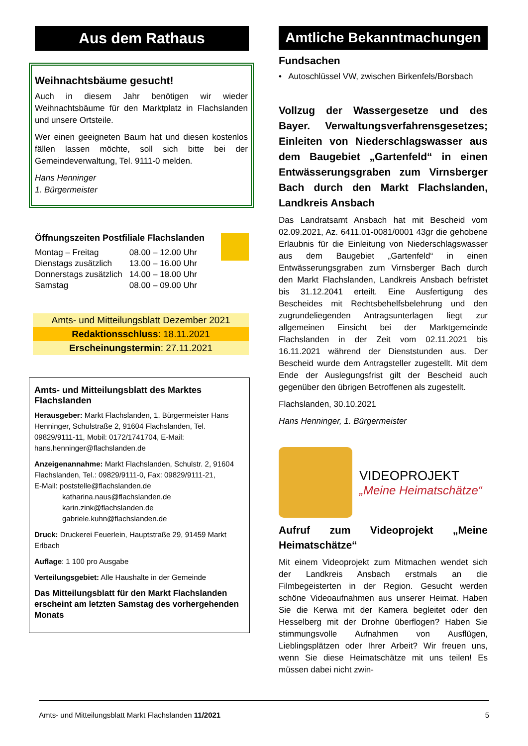Aus dem Rathaus
Weihnachtsbäume gesucht!
Auch in diesem Jahr benötigen wir wieder Weihnachtsbäume für den Marktplatz in Flachslanden und unsere Ortsteile.
Wer einen geeigneten Baum hat und diesen kostenlos fällen lassen möchte, soll sich bitte bei der Gemeindeverwaltung, Tel. 9111-0 melden.
Hans Henninger
1. Bürgermeister
Öffnungszeiten Postfiliale Flachslanden
| Montag – Freitag | 08.00 – 12.00 Uhr |
| Dienstags zusätzlich | 13.00 – 16.00 Uhr |
| Donnerstags zusätzlich | 14.00 – 18.00 Uhr |
| Samstag | 08.00 – 09.00 Uhr |
Amts- und Mitteilungsblatt Dezember 2021
Redaktionsschluss: 18.11.2021
Erscheinungstermin: 27.11.2021
Amts- und Mitteilungsblatt des Marktes Flachslanden
Herausgeber: Markt Flachslanden, 1. Bürgermeister Hans Henninger, Schulstraße 2, 91604 Flachslanden, Tel. 09829/9111-11, Mobil: 0172/1741704, E-Mail: hans.henninger@flachslanden.de
Anzeigenannahme: Markt Flachslanden, Schulstr. 2, 91604 Flachslanden, Tel.: 09829/9111-0, Fax: 09829/9111-21,
E-Mail: poststelle@flachslanden.de
katharina.naus@flachslanden.de
karin.zink@flachslanden.de
gabriele.kuhn@flachslanden.de
Druck: Druckerei Feuerlein, Hauptstraße 29, 91459 Markt Erlbach
Auflage: 1 100 pro Ausgabe
Verteilungsgebiet: Alle Haushalte in der Gemeinde
Das Mitteilungsblatt für den Markt Flachslanden erscheint am letzten Samstag des vorhergehenden Monats
Amtliche Bekanntmachungen
Fundsachen
• Autoschlüssel VW, zwischen Birkenfels/Borsbach
Vollzug der Wassergesetze und des Bayer. Verwaltungsverfahrensgesetzes; Einleiten von Niederschlagswasser aus dem Baugebiet „Gartenfeld“ in einen Entwässerungsgraben zum Virnsberger Bach durch den Markt Flachslanden, Landkreis Ansbach
Das Landratsamt Ansbach hat mit Bescheid vom 02.09.2021, Az. 6411.01-0081/0001 43gr die gehobene Erlaubnis für die Einleitung von Niederschlagswasser aus dem Baugebiet „Gartenfeld“ in einen Entwässerungsgraben zum Virnsberger Bach durch den Markt Flachslanden, Landkreis Ansbach befristet bis 31.12.2041 erteilt. Eine Ausfertigung des Bescheides mit Rechtsbehelfsbelehrung und den zugrundeliegenden Antragsunterlagen liegt zur allgemeinen Einsicht bei der Marktgemeinde Flachslanden in der Zeit vom 02.11.2021 bis 16.11.2021 während der Dienststunden aus. Der Bescheid wurde dem Antragsteller zugestellt. Mit dem Ende der Auslegungsfrist gilt der Bescheid auch gegenüber den übrigen Betroffenen als zugestellt.
Flachslanden, 30.10.2021
Hans Henninger, 1. Bürgermeister
VIDEOPROJEKT
„Meine Heimatschätze“
Aufruf zum Videoprojekt „Meine Heimatschätze“
Mit einem Videoprojekt zum Mitmachen wendet sich der Landkreis Ansbach erstmals an die Filmbegeisterten in der Region. Gesucht werden schöne Videoaufnahmen aus unserer Heimat. Haben Sie die Kerwa mit der Kamera begleitet oder den Hesselberg mit der Drohne überflogen? Haben Sie stimmungsvolle Aufnahmen von Ausflügen, Lieblingsplätzen oder Ihrer Arbeit? Wir freuen uns, wenn Sie diese Heimatschätze mit uns teilen! Es müssen dabei nicht zwin-
Amts- und Mitteilungsblatt Markt Flachslanden 11/2021 5